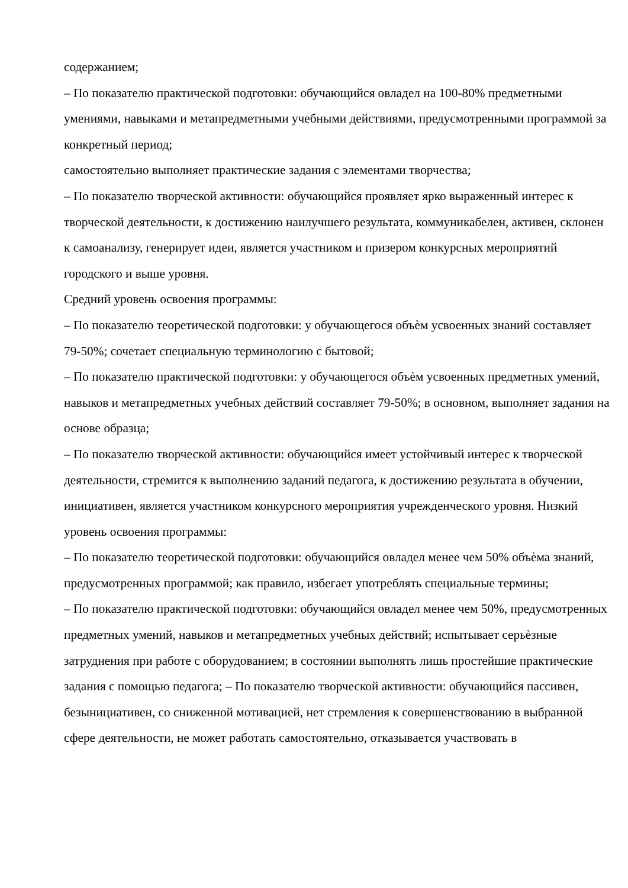содержанием;
– По показателю практической подготовки: обучающийся овладел на 100-80% предметными умениями, навыками и метапредметными учебными действиями, предусмотренными программой за конкретный период;
самостоятельно выполняет практические задания с элементами творчества;
– По показателю творческой активности: обучающийся проявляет ярко выраженный интерес к творческой деятельности, к достижению наилучшего результата, коммуникабелен, активен, склонен к самоанализу, генерирует идеи, является участником и призером конкурсных мероприятий городского и выше уровня.
Средний уровень освоения программы:
– По показателю теоретической подготовки: у обучающегося объѐм усвоенных знаний составляет 79-50%; сочетает специальную терминологию с бытовой;
– По показателю практической подготовки: у обучающегося объѐм усвоенных предметных умений, навыков и метапредметных учебных действий составляет 79-50%; в основном, выполняет задания на основе образца;
– По показателю творческой активности: обучающийся имеет устойчивый интерес к творческой деятельности, стремится к выполнению заданий педагога, к достижению результата в обучении, инициативен, является участником конкурсного мероприятия учрежденческого уровня. Низкий уровень освоения программы:
– По показателю теоретической подготовки: обучающийся овладел менее чем 50% объѐма знаний, предусмотренных программой; как правило, избегает употреблять специальные термины;
– По показателю практической подготовки: обучающийся овладел менее чем 50%, предусмотренных предметных умений, навыков и метапредметных учебных действий; испытывает серьѐзные затруднения при работе с оборудованием; в состоянии выполнять лишь простейшие практические задания с помощью педагога; – По показателю творческой активности: обучающийся пассивен, безынициативен, со сниженной мотивацией, нет стремления к совершенствованию в выбранной сфере деятельности, не может работать самостоятельно, отказывается участвовать в